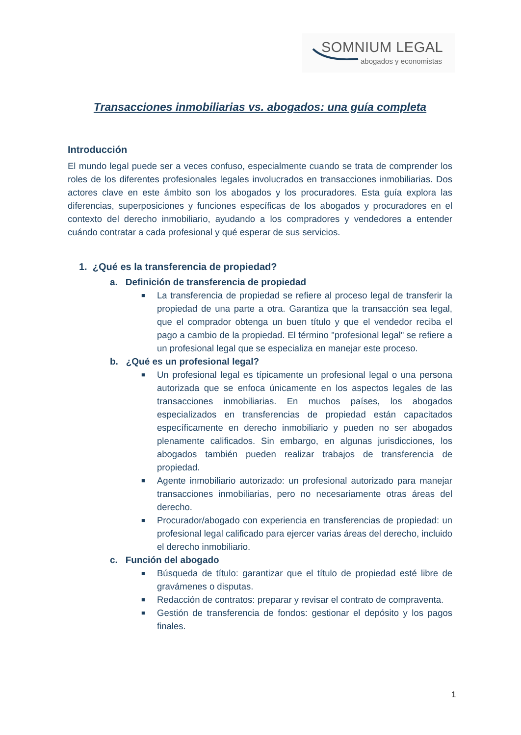SOMNIUM LEGAL
abogados y economistas
Transacciones inmobiliarias vs. abogados: una guía completa
Introducción
El mundo legal puede ser a veces confuso, especialmente cuando se trata de comprender los roles de los diferentes profesionales legales involucrados en transacciones inmobiliarias. Dos actores clave en este ámbito son los abogados y los procuradores. Esta guía explora las diferencias, superposiciones y funciones específicas de los abogados y procuradores en el contexto del derecho inmobiliario, ayudando a los compradores y vendedores a entender cuándo contratar a cada profesional y qué esperar de sus servicios.
1. ¿Qué es la transferencia de propiedad?
a. Definición de transferencia de propiedad
■
La transferencia de propiedad se refiere al proceso legal de transferir la propiedad de una parte a otra. Garantiza que la transacción sea legal, que el comprador obtenga un buen título y que el vendedor reciba el pago a cambio de la propiedad. El término "profesional legal" se refiere a un profesional legal que se especializa en manejar este proceso.
b. ¿Qué es un profesional legal?
■
Un profesional legal es típicamente un profesional legal o una persona autorizada que se enfoca únicamente en los aspectos legales de las transacciones inmobiliarias. En muchos países, los abogados especializados en transferencias de propiedad están capacitados específicamente en derecho inmobiliario y pueden no ser abogados plenamente calificados. Sin embargo, en algunas jurisdicciones, los abogados también pueden realizar trabajos de transferencia de propiedad.
■
Agente inmobiliario autorizado: un profesional autorizado para manejar transacciones inmobiliarias, pero no necesariamente otras áreas del derecho.
■
Procurador/abogado con experiencia en transferencias de propiedad: un profesional legal calificado para ejercer varias áreas del derecho, incluido el derecho inmobiliario.
c. Función del abogado
■
Búsqueda de título: garantizar que el título de propiedad esté libre de gravámenes o disputas.
■
Redacción de contratos: preparar y revisar el contrato de compraventa.
■
Gestión de transferencia de fondos: gestionar el depósito y los pagos finales.
1